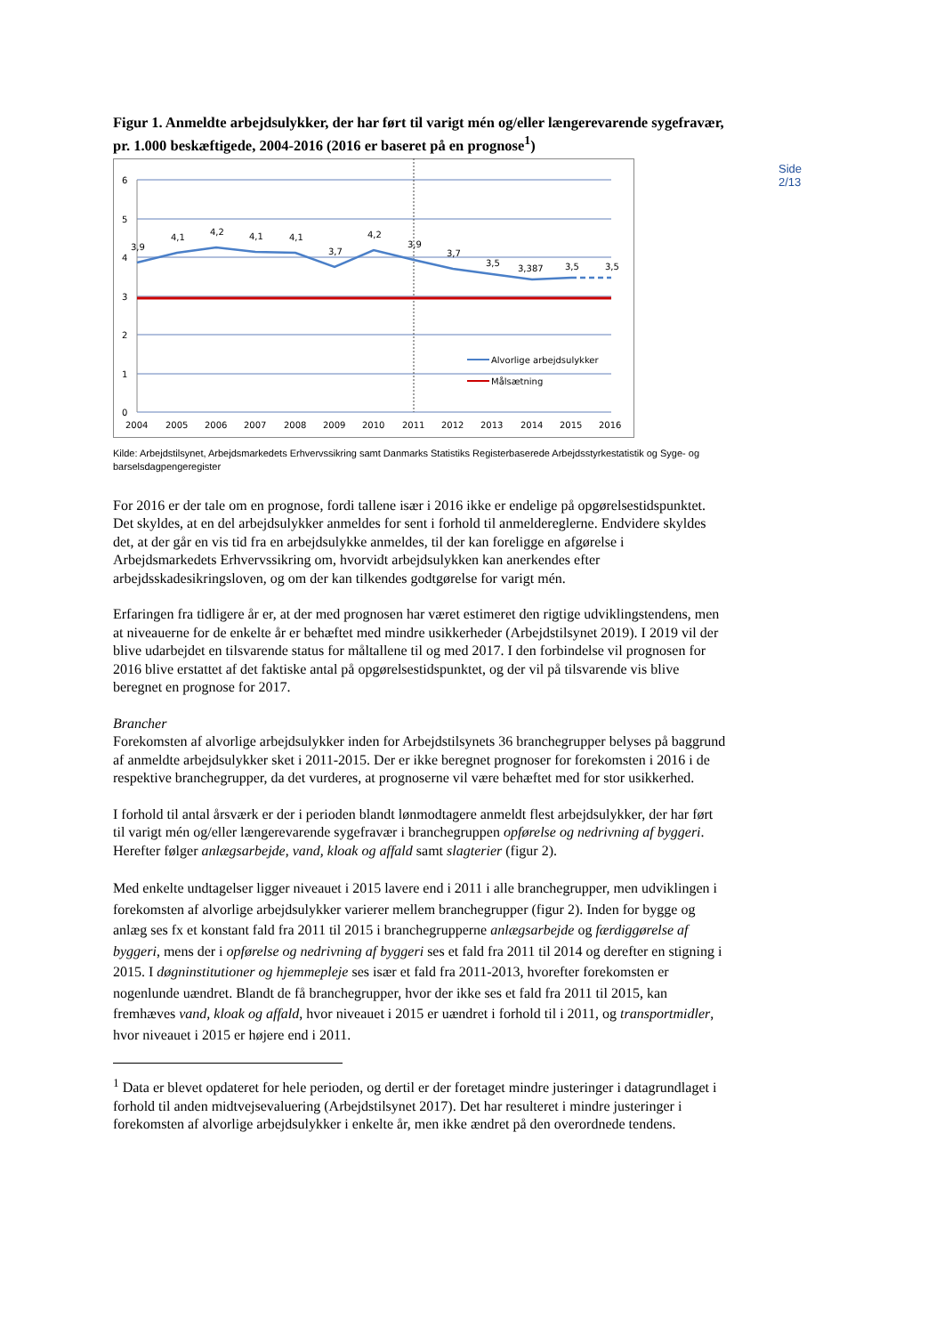Side 2/13
Figur 1. Anmeldte arbejdsulykker, der har ført til varigt mén og/eller længerevarende sygefravær, pr. 1.000 beskæftigede, 2004-2016 (2016 er baseret på en prognose<sup>1</sup>)
6
5
4
3
2
1
0
2004
2005
2006
2007
2008
2009
2010
2011
2012
2013
2014
2015
2016
3,9
4,1
4,2
4,1
4,1
3,7
4,2
3,9
3,7
3,5
3,387
3,5
3,5
Alvorlige arbejdsulykker
Målsætning
Kilde: Arbejdstilsynet, Arbejdsmarkedets Erhvervssikring samt Danmarks Statistiks Registerbaserede Arbejdsstyrkestatistik og Syge- og barselsdagpengeregister
For 2016 er der tale om en prognose, fordi tallene især i 2016 ikke er endelige på opgørelsestidspunktet. Det skyldes, at en del arbejdsulykker anmeldes for sent i forhold til anmeldereglerne. Endvidere skyldes det, at der går en vis tid fra en arbejdsulykke anmeldes, til der kan foreligge en afgørelse i Arbejdsmarkedets Erhvervssikring om, hvorvidt arbejdsulykken kan anerkendes efter arbejdsskadesikringsloven, og om der kan tilkendes godtgørelse for varigt mén.
Erfaringen fra tidligere år er, at der med prognosen har været estimeret den rigtige udviklingstendens, men at niveauerne for de enkelte år er behæftet med mindre usikkerheder (Arbejdstilsynet 2019). I 2019 vil der blive udarbejdet en tilsvarende status for måltallene til og med 2017. I den forbindelse vil prognosen for 2016 blive erstattet af det faktiske antal på opgørelsestidspunktet, og der vil på tilsvarende vis blive beregnet en prognose for 2017.
Brancher
Forekomsten af alvorlige arbejdsulykker inden for Arbejdstilsynets 36 branchegrupper belyses på baggrund af anmeldte arbejdsulykker sket i 2011-2015. Der er ikke beregnet prognoser for forekomsten i 2016 i de respektive branchegrupper, da det vurderes, at prognoserne vil være behæftet med for stor usikkerhed.
I forhold til antal årsværk er der i perioden blandt lønmodtagere anmeldt flest arbejdsulykker, der har ført til varigt mén og/eller længerevarende sygefravær i branchegruppen opførelse og nedrivning af byggeri. Herefter følger anlægsarbejde, vand, kloak og affald samt slagterier (figur 2).
Med enkelte undtagelser ligger niveauet i 2015 lavere end i 2011 i alle branchegrupper, men udviklingen i forekomsten af alvorlige arbejdsulykker varierer mellem branchegrupper (figur 2). Inden for bygge og anlæg ses fx et konstant fald fra 2011 til 2015 i branchegrupperne anlægsarbejde og færdiggørelse af byggeri, mens der i opførelse og nedrivning af byggeri ses et fald fra 2011 til 2014 og derefter en stigning i 2015. I døgninstitutioner og hjemmepleje ses især et fald fra 2011-2013, hvorefter forekomsten er nogenlunde uændret. Blandt de få branchegrupper, hvor der ikke ses et fald fra 2011 til 2015, kan fremhæves vand, kloak og affald, hvor niveauet i 2015 er uændret i forhold til i 2011, og transportmidler, hvor niveauet i 2015 er højere end i 2011.
<sup>1</sup> Data er blevet opdateret for hele perioden, og dertil er der foretaget mindre justeringer i datagrundlaget i forhold til anden midtvejsevaluering (Arbejdstilsynet 2017). Det har resulteret i mindre justeringer i forekomsten af alvorlige arbejdsulykker i enkelte år, men ikke ændret på den overordnede tendens.